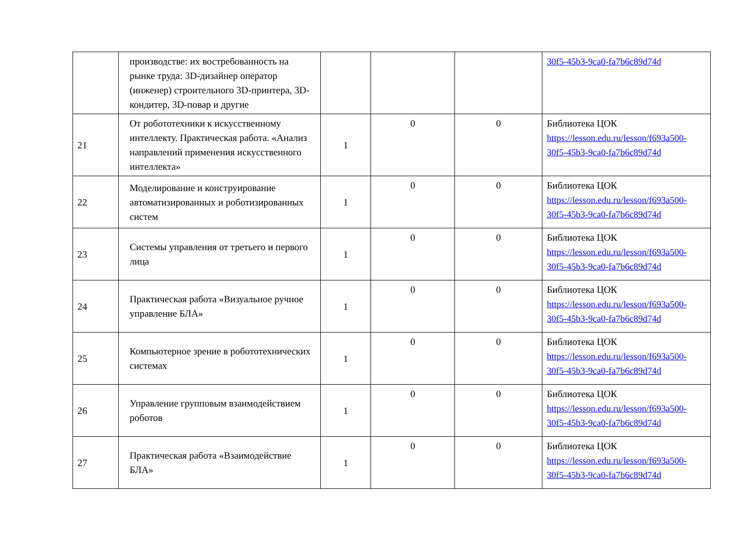| | производстве: их востребованность на рынке труда: 3D-дизайнер оператор (инженер) строительного 3D-принтера, 3D-кондитер, 3D-повар и другие | | | | 30f5-45b3-9ca0-fa7b6c89d74d |
| 21 | От робототехники к искусственному интеллекту. Практическая работа. «Анализ направлений применения искусственного интеллекта» | 1 | 0 | 0 | Библиотека ЦОК https://lesson.edu.ru/lesson/f693a500-30f5-45b3-9ca0-fa7b6c89d74d |
| 22 | Моделирование и конструирование автоматизированных и роботизированных систем | 1 | 0 | 0 | Библиотека ЦОК https://lesson.edu.ru/lesson/f693a500-30f5-45b3-9ca0-fa7b6c89d74d |
| 23 | Системы управления от третьего и первого лица | 1 | 0 | 0 | Библиотека ЦОК https://lesson.edu.ru/lesson/f693a500-30f5-45b3-9ca0-fa7b6c89d74d |
| 24 | Практическая работа «Визуальное ручное управление БЛА» | 1 | 0 | 0 | Библиотека ЦОК https://lesson.edu.ru/lesson/f693a500-30f5-45b3-9ca0-fa7b6c89d74d |
| 25 | Компьютерное зрение в робототехнических системах | 1 | 0 | 0 | Библиотека ЦОК https://lesson.edu.ru/lesson/f693a500-30f5-45b3-9ca0-fa7b6c89d74d |
| 26 | Управление групповым взаимодействием роботов | 1 | 0 | 0 | Библиотека ЦОК https://lesson.edu.ru/lesson/f693a500-30f5-45b3-9ca0-fa7b6c89d74d |
| 27 | Практическая работа «Взаимодействие БЛА» | 1 | 0 | 0 | Библиотека ЦОК https://lesson.edu.ru/lesson/f693a500-30f5-45b3-9ca0-fa7b6c89d74d |